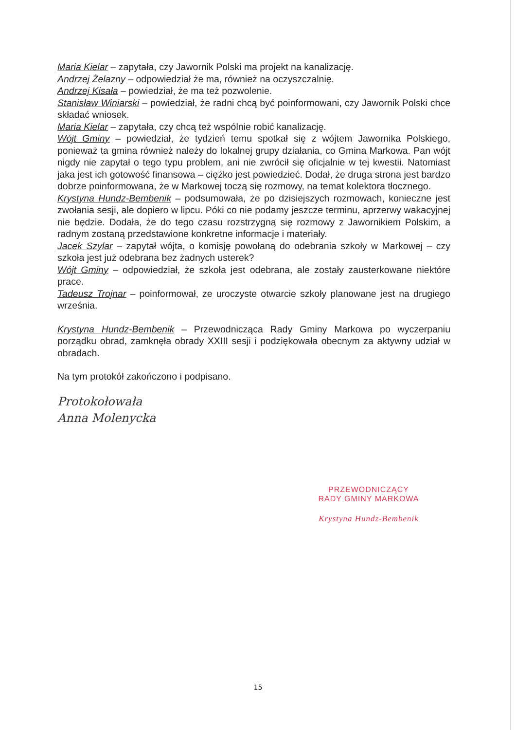Maria Kielar – zapytała, czy Jawornik Polski ma projekt na kanalizację.
Andrzej Żelazny – odpowiedział że ma, również na oczyszczalnię.
Andrzej Kisała – powiedział, że ma też pozwolenie.
Stanisław Winiarski – powiedział, że radni chcą być poinformowani, czy Jawornik Polski chce składać wniosek.
Maria Kielar – zapytała, czy chcą też wspólnie robić kanalizację.
Wójt Gminy – powiedział, że tydzień temu spotkał się z wójtem Jawornika Polskiego, ponieważ ta gmina również należy do lokalnej grupy działania, co Gmina Markowa. Pan wójt nigdy nie zapytał o tego typu problem, ani nie zwrócił się oficjalnie w tej kwestii. Natomiast jaka jest ich gotowość finansowa – ciężko jest powiedzieć. Dodał, że druga strona jest bardzo dobrze poinformowana, że w Markowej toczą się rozmowy, na temat kolektora tłocznego.
Krystyna Hundz-Bembenik – podsumowała, że po dzisiejszych rozmowach, konieczne jest zwołania sesji, ale dopiero w lipcu. Póki co nie podamy jeszcze terminu, aprzerwy wakacyjnej nie będzie. Dodała, że do tego czasu rozstrzygną się rozmowy z Jawornikiem Polskim, a radnym zostaną przedstawione konkretne informacje i materiały.
Jacek Szylar – zapytał wójta, o komisję powołaną do odebrania szkoły w Markowej – czy szkoła jest już odebrana bez żadnych usterek?
Wójt Gminy – odpowiedział, że szkoła jest odebrana, ale zostały zausterkowane niektóre prace.
Tadeusz Trojnar – poinformował, ze uroczyste otwarcie szkoły planowane jest na drugiego września.
Krystyna Hundz-Bembenik – Przewodnicząca Rady Gminy Markowa po wyczerpaniu porządku obrad, zamknęła obrady XXIII sesji i podziękowała obecnym za aktywny udział w obradach.
Na tym protokół zakończono i podpisano.
Protokołowała
Anna Molenycka
PRZEWODNICZĄCY
RADY GMINY MARKOWA
Krystyna Hundz-Bembenik
15